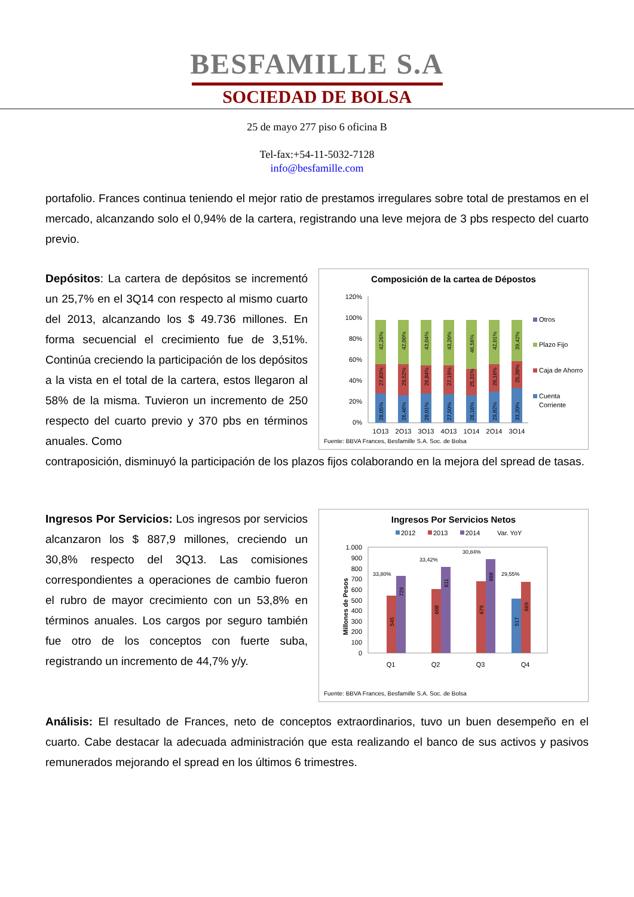BESFAMILLE S.A
SOCIEDAD DE BOLSA
25 de mayo 277 piso 6 oficina B
Tel-fax:+54-11-5032-7128
info@besfamille.com
portafolio. Frances continua teniendo el mejor ratio de prestamos irregulares sobre total de prestamos en el mercado, alcanzando solo el 0,94% de la cartera, registrando una leve mejora de 3 pbs respecto del cuarto previo.
Depósitos: La cartera de depósitos se incrementó un 25,7% en el 3Q14 con respecto al mismo cuarto del 2013, alcanzando los $ 49.736 millones. En forma secuencial el crecimiento fue de 3,51%. Continúa creciendo la participación de los depósitos a la vista en el total de la cartera, estos llegaron al 58% de la misma. Tuvieron un incremento de 250 respecto del cuarto previo y 370 pbs en términos anuales. Como
Composición de la cartea de Dépostos
120%
100%
80%
60%
40%
20%
0%
28,05%
27,83%
42,26%
26,46%
29,52%
42,00%
28,01%
26,84%
43,04%
27,50%
27,19%
43,20%
26,16%
25,31%
46,56%
29,82%
26,16%
42,01%
33,20%
25,38%
39,42%
1Q13
2Q13
3Q13
4Q13
1Q14
2Q14
3Q14
Otros
Plazo Fijo
Caja de Ahorro
Cuenta
Corriente
Fuente: BBVA Frances, Besfamille S.A. Soc. de Bolsa
contraposición, disminuyó la participación de los plazos fijos colaborando en la mejora del spread de tasas.
Ingresos Por Servicios: Los ingresos por servicios alcanzaron los $ 887,9 millones, creciendo un 30,8% respecto del 3Q13. Las comisiones correspondientes a operaciones de cambio fueron el rubro de mayor crecimiento con un 53,8% en términos anuales. Los cargos por seguro también fue otro de los conceptos con fuerte suba, registrando un incremento de 44,7% y/y.
Ingresos Por Servicios Netos
2012
2013
2014
Var. YoY
Millones de Pesos
1.000
900
800
700
600
500
400
300
200
100
0
545
729
608
811
679
888
517
669
33,80%
33,42%
30,84%
29,55%
Q1
Q2
Q3
Q4
Fuente: BBVA Frances, Besfamille S.A. Soc. de Bolsa
Análisis: El resultado de Frances, neto de conceptos extraordinarios, tuvo un buen desempeño en el cuarto. Cabe destacar la adecuada administración que esta realizando el banco de sus activos y pasivos remunerados mejorando el spread en los últimos 6 trimestres.